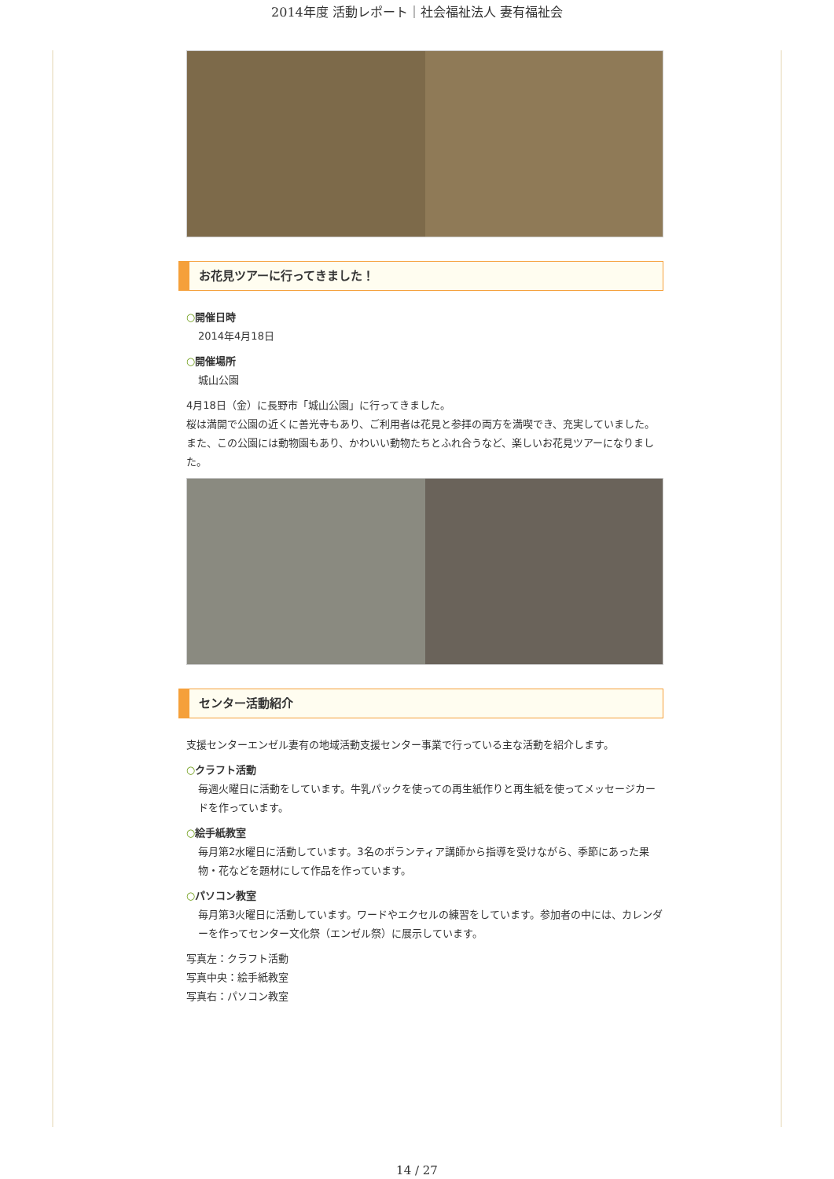2014年度 活動レポート｜社会福祉法人 妻有福祉会
お花見ツアーに行ってきました！
○開催日時
2014年4月18日
○開催場所
城山公園
4月18日（金）に長野市「城山公園」に行ってきました。
桜は満開で公園の近くに善光寺もあり、ご利用者は花見と参拝の両方を満喫でき、充実していました。また、この公園には動物園もあり、かわいい動物たちとふれ合うなど、楽しいお花見ツアーになりました。
センター活動紹介
支援センターエンゼル妻有の地域活動支援センター事業で行っている主な活動を紹介します。
○クラフト活動
毎週火曜日に活動をしています。牛乳パックを使っての再生紙作りと再生紙を使ってメッセージカードを作っています。
○絵手紙教室
毎月第2水曜日に活動しています。3名のボランティア講師から指導を受けながら、季節にあった果物・花などを題材にして作品を作っています。
○パソコン教室
毎月第3火曜日に活動しています。ワードやエクセルの練習をしています。参加者の中には、カレンダーを作ってセンター文化祭（エンゼル祭）に展示しています。
写真左：クラフト活動
写真中央：絵手紙教室
写真右：パソコン教室
14 / 27